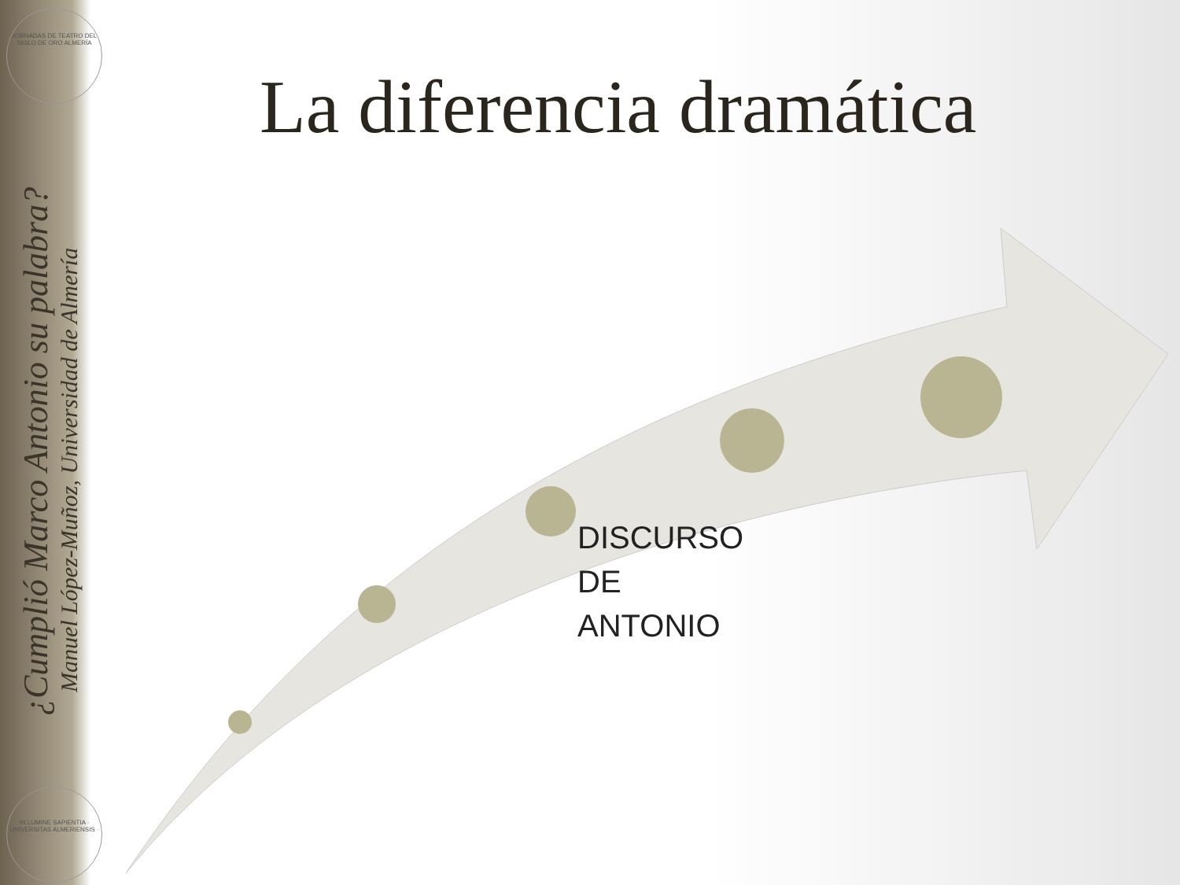JORNADAS DE TEATRO DEL SIGLO DE ORO ALMERÍA
IN LUMINE SAPIENTIA · UNIVERSITAS ALMERIENSIS ·
¿Cumplió Marco Antonio su palabra?
Manuel López-Muñoz, Universidad de Almería
La diferencia dramática
DISCURSO
DE
ANTONIO